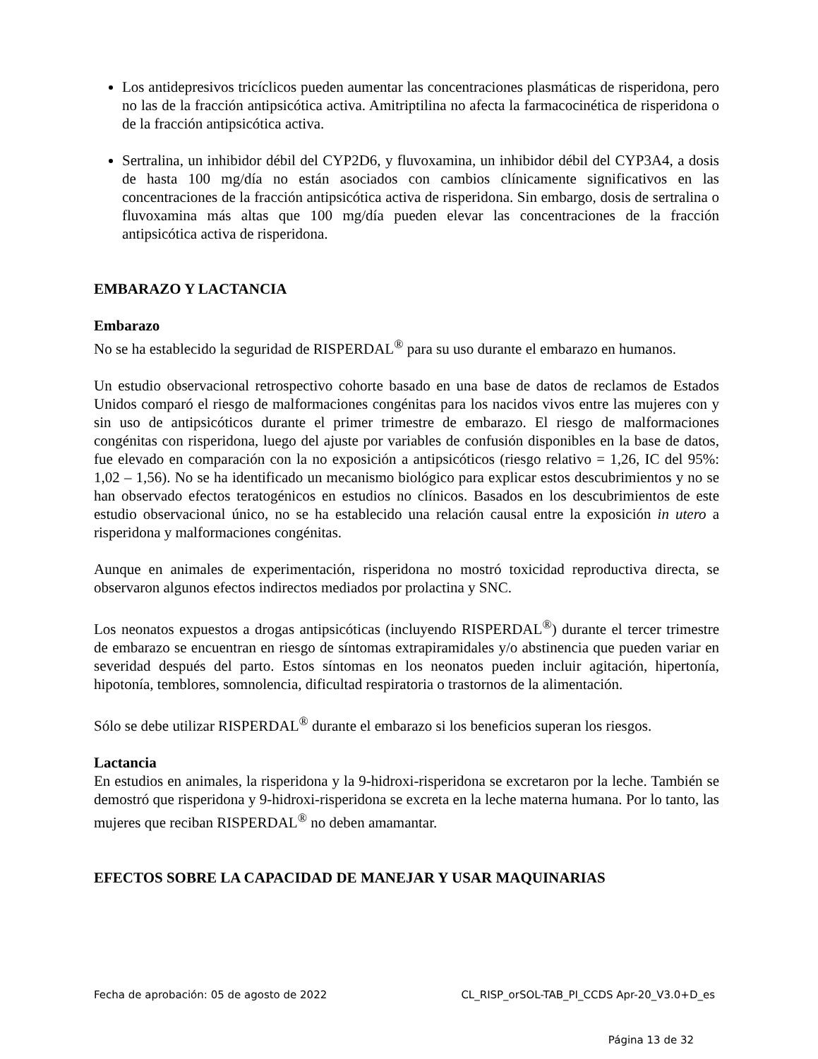Los antidepresivos tricíclicos pueden aumentar las concentraciones plasmáticas de risperidona, pero no las de la fracción antipsicótica activa. Amitriptilina no afecta la farmacocinética de risperidona o de la fracción antipsicótica activa.
Sertralina, un inhibidor débil del CYP2D6, y fluvoxamina, un inhibidor débil del CYP3A4, a dosis de hasta 100 mg/día no están asociados con cambios clínicamente significativos en las concentraciones de la fracción antipsicótica activa de risperidona. Sin embargo, dosis de sertralina o fluvoxamina más altas que 100 mg/día pueden elevar las concentraciones de la fracción antipsicótica activa de risperidona.
EMBARAZO Y LACTANCIA
Embarazo
No se ha establecido la seguridad de RISPERDAL<sup>®</sup> para su uso durante el embarazo en humanos.
Un estudio observacional retrospectivo cohorte basado en una base de datos de reclamos de Estados Unidos comparó el riesgo de malformaciones congénitas para los nacidos vivos entre las mujeres con y sin uso de antipsicóticos durante el primer trimestre de embarazo. El riesgo de malformaciones congénitas con risperidona, luego del ajuste por variables de confusión disponibles en la base de datos, fue elevado en comparación con la no exposición a antipsicóticos (riesgo relativo = 1,26, IC del 95%: 1,02 – 1,56). No se ha identificado un mecanismo biológico para explicar estos descubrimientos y no se han observado efectos teratogénicos en estudios no clínicos. Basados en los descubrimientos de este estudio observacional único, no se ha establecido una relación causal entre la exposición in utero a risperidona y malformaciones congénitas.
Aunque en animales de experimentación, risperidona no mostró toxicidad reproductiva directa, se observaron algunos efectos indirectos mediados por prolactina y SNC.
Los neonatos expuestos a drogas antipsicóticas (incluyendo RISPERDAL<sup>®</sup>) durante el tercer trimestre de embarazo se encuentran en riesgo de síntomas extrapiramidales y/o abstinencia que pueden variar en severidad después del parto. Estos síntomas en los neonatos pueden incluir agitación, hipertonía, hipotonía, temblores, somnolencia, dificultad respiratoria o trastornos de la alimentación.
Sólo se debe utilizar RISPERDAL<sup>®</sup> durante el embarazo si los beneficios superan los riesgos.
Lactancia
En estudios en animales, la risperidona y la 9-hidroxi-risperidona se excretaron por la leche. También se demostró que risperidona y 9-hidroxi-risperidona se excreta en la leche materna humana. Por lo tanto, las mujeres que reciban RISPERDAL<sup>®</sup> no deben amamantar.
EFECTOS SOBRE LA CAPACIDAD DE MANEJAR Y USAR MAQUINARIAS
Fecha de aprobación: 05 de agosto de 2022 CL_RISP_orSOL-TAB_PI_CCDS Apr-20_V3.0+D_es
Página 13 de 32